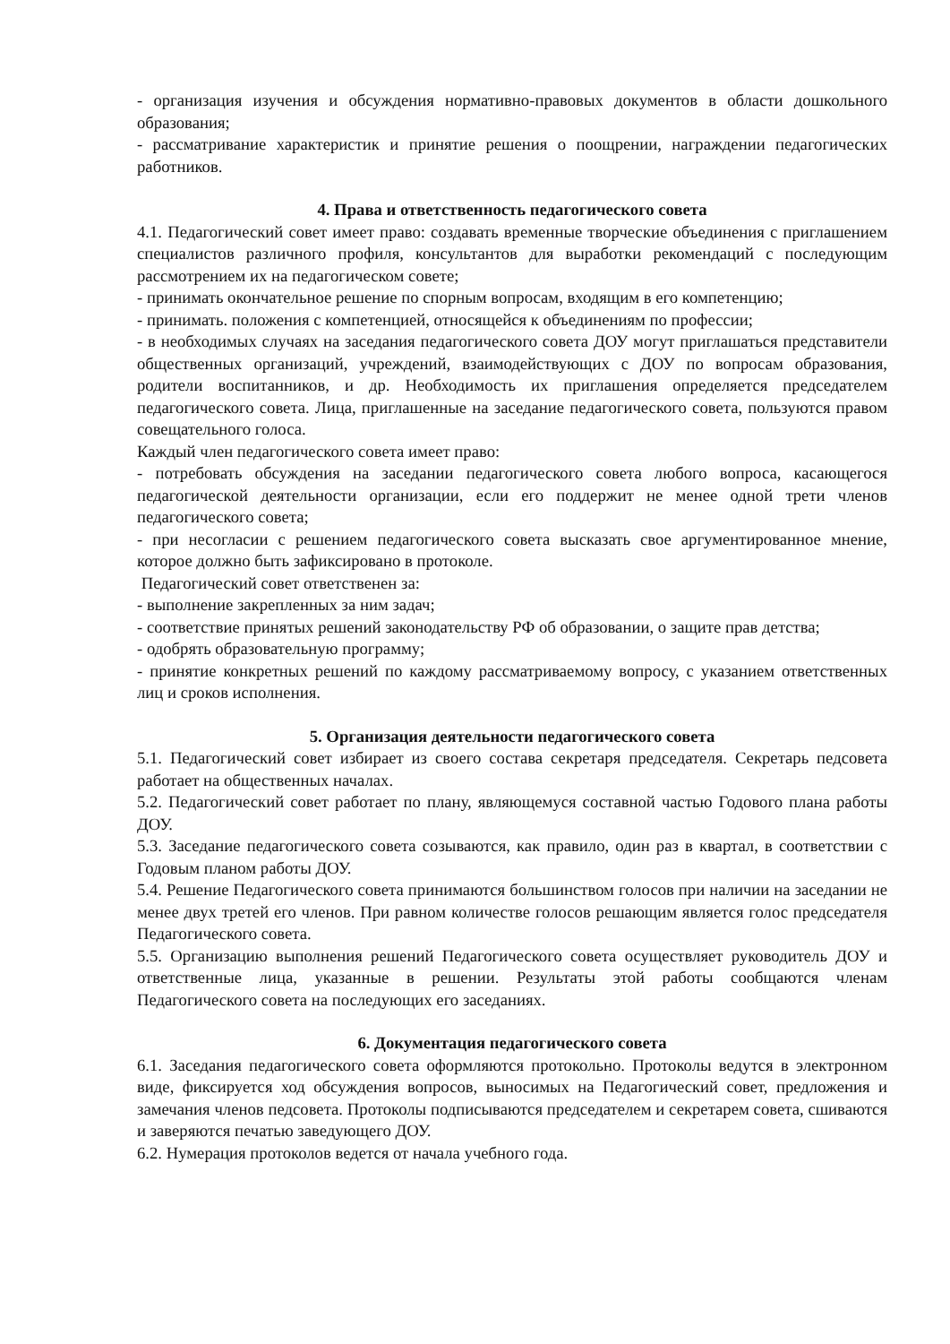- организация изучения и обсуждения нормативно-правовых документов в области дошкольного образования;
- рассматривание характеристик и принятие решения о поощрении, награждении педагогических работников.
4. Права и ответственность педагогического совета
4.1. Педагогический совет имеет право: создавать временные творческие объединения с приглашением специалистов различного профиля, консультантов для выработки рекомендаций с последующим рассмотрением их на педагогическом совете;
- принимать окончательное решение по спорным вопросам, входящим в его компетенцию;
- принимать. положения с компетенцией, относящейся к объединениям по профессии;
- в необходимых случаях на заседания педагогического совета ДОУ могут приглашаться представители общественных организаций, учреждений, взаимодействующих с ДОУ по вопросам образования, родители воспитанников, и др. Необходимость их приглашения определяется председателем педагогического совета. Лица, приглашенные на заседание педагогического совета, пользуются правом совещательного голоса.
Каждый член педагогического совета имеет право:
- потребовать обсуждения на заседании педагогического совета любого вопроса, касающегося педагогической деятельности организации, если его поддержит не менее одной трети членов педагогического совета;
- при несогласии с решением педагогического совета высказать свое аргументированное мнение, которое должно быть зафиксировано в протоколе.
Педагогический совет ответственен за:
- выполнение закрепленных за ним задач;
- соответствие принятых решений законодательству РФ об образовании, о защите прав детства;
- одобрять образовательную программу;
- принятие конкретных решений по каждому рассматриваемому вопросу, с указанием ответственных лиц и сроков исполнения.
5. Организация деятельности педагогического совета
5.1. Педагогический совет избирает из своего состава секретаря председателя. Секретарь педсовета работает на общественных началах.
5.2. Педагогический совет работает по плану, являющемуся составной частью Годового плана работы ДОУ.
5.3. Заседание педагогического совета созываются, как правило, один раз в квартал, в соответствии с Годовым планом работы ДОУ.
5.4. Решение Педагогического совета принимаются большинством голосов при наличии на заседании не менее двух третей его членов. При равном количестве голосов решающим является голос председателя Педагогического совета.
5.5. Организацию выполнения решений Педагогического совета осуществляет руководитель ДОУ и ответственные лица, указанные в решении. Результаты этой работы сообщаются членам Педагогического совета на последующих его заседаниях.
6. Документация педагогического совета
6.1. Заседания педагогического совета оформляются протокольно. Протоколы ведутся в электронном виде, фиксируется ход обсуждения вопросов, выносимых на Педагогический совет, предложения и замечания членов педсовета. Протоколы подписываются председателем и секретарем совета, сшиваются и заверяются печатью заведующего ДОУ.
6.2. Нумерация протоколов ведется от начала учебного года.